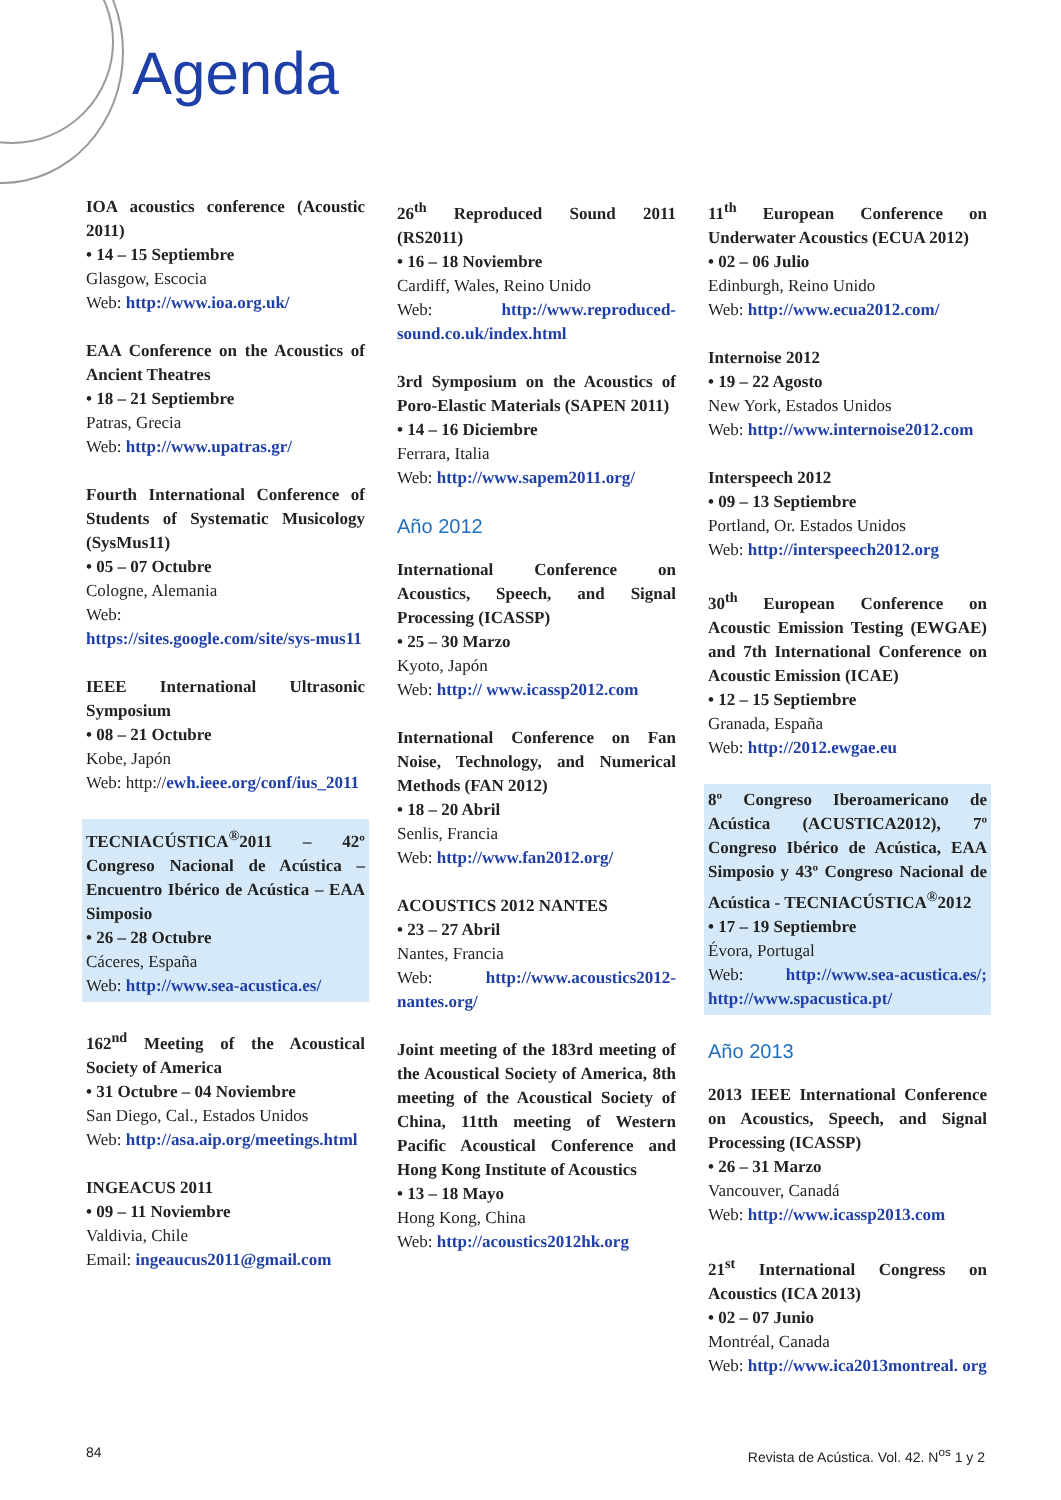Agenda
IOA acoustics conference (Acoustic 2011)
• 14 – 15 Septiembre
Glasgow, Escocia
Web: http://www.ioa.org.uk/
EAA Conference on the Acoustics of Ancient Theatres
• 18 – 21 Septiembre
Patras, Grecia
Web: http://www.upatras.gr/
Fourth International Conference of Students of Systematic Musicology (SysMus11)
• 05 – 07 Octubre
Cologne, Alemania
Web:
https://sites.google.com/site/sys-mus11
IEEE International Ultrasonic Symposium
• 08 – 21 Octubre
Kobe, Japón
Web: http://ewh.ieee.org/conf/ius_2011
TECNIACÚSTICA<sup>®</sup>2011 – 42º Congreso Nacional de Acústica – Encuentro Ibérico de Acústica – EAA Simposio
• 26 – 28 Octubre
Cáceres, España
Web: http://www.sea-acustica.es/
162<sup>nd</sup> Meeting of the Acoustical Society of America
• 31 Octubre – 04 Noviembre
San Diego, Cal., Estados Unidos
Web: http://asa.aip.org/meetings.html
INGEACUS 2011
• 09 – 11 Noviembre
Valdivia, Chile
Email: ingeaucus2011@gmail.com
26<sup>th</sup> Reproduced Sound 2011 (RS2011)
• 16 – 18 Noviembre
Cardiff, Wales, Reino Unido
Web: http://www.reproduced-sound.co.uk/index.html
3rd Symposium on the Acoustics of Poro-Elastic Materials (SAPEN 2011)
• 14 – 16 Diciembre
Ferrara, Italia
Web: http://www.sapem2011.org/
Año 2012
International Conference on Acoustics, Speech, and Signal Processing (ICASSP)
• 25 – 30 Marzo
Kyoto, Japón
Web: http:// www.icassp2012.com
International Conference on Fan Noise, Technology, and Numerical Methods (FAN 2012)
• 18 – 20 Abril
Senlis, Francia
Web: http://www.fan2012.org/
ACOUSTICS 2012 NANTES
• 23 – 27 Abril
Nantes, Francia
Web: http://www.acoustics2012-nantes.org/
Joint meeting of the 183rd meeting of the Acoustical Society of America, 8th meeting of the Acoustical Society of China, 11tth meeting of Western Pacific Acoustical Conference and Hong Kong Institute of Acoustics
• 13 – 18 Mayo
Hong Kong, China
Web: http://acoustics2012hk.org
11<sup>th</sup> European Conference on Underwater Acoustics (ECUA 2012)
• 02 – 06 Julio
Edinburgh, Reino Unido
Web: http://www.ecua2012.com/
Internoise 2012
• 19 – 22 Agosto
New York, Estados Unidos
Web: http://www.internoise2012.com
Interspeech 2012
• 09 – 13 Septiembre
Portland, Or. Estados Unidos
Web: http://interspeech2012.org
30<sup>th</sup> European Conference on Acoustic Emission Testing (EWGAE) and 7th International Conference on Acoustic Emission (ICAE)
• 12 – 15 Septiembre
Granada, España
Web: http://2012.ewgae.eu
8º Congreso Iberoamericano de Acústica (ACUSTICA2012), 7º Congreso Ibérico de Acústica, EAA Simposio y 43º Congreso Nacional de Acústica - TECNIACÚSTICA<sup>®</sup>2012
• 17 – 19 Septiembre
Évora, Portugal
Web: http://www.sea-acustica.es/; http://www.spacustica.pt/
Año 2013
2013 IEEE International Conference on Acoustics, Speech, and Signal Processing (ICASSP)
• 26 – 31 Marzo
Vancouver, Canadá
Web: http://www.icassp2013.com
21<sup>st</sup> International Congress on Acoustics (ICA 2013)
• 02 – 07 Junio
Montréal, Canada
Web: http://www.ica2013montreal. org
84 Revista de Acústica. Vol. 42. N<sup>os</sup> 1 y 2